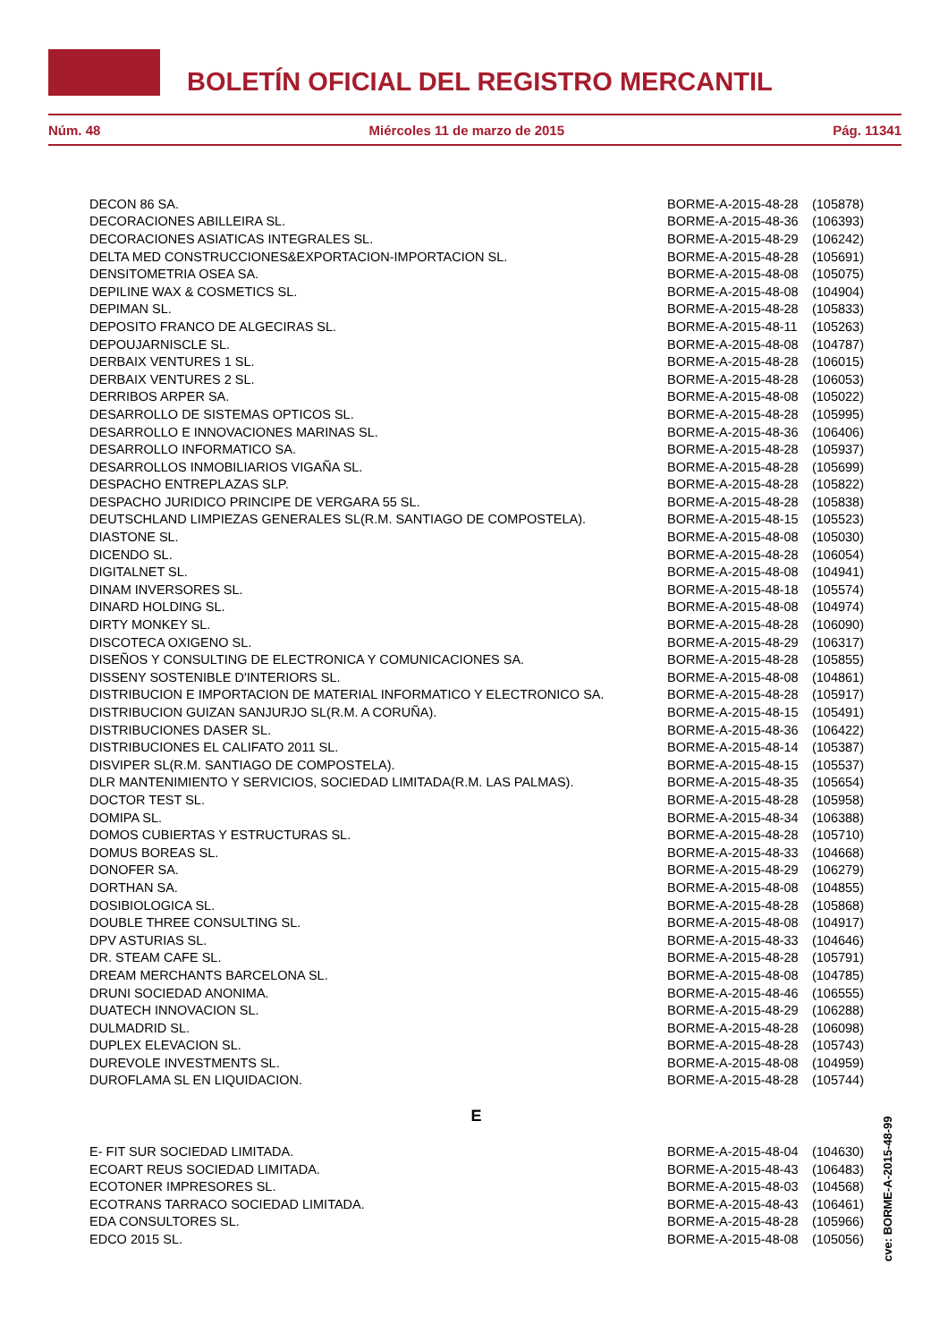BOLETÍN OFICIAL DEL REGISTRO MERCANTIL
Núm. 48 Miércoles 11 de marzo de 2015 Pág. 11341
| DECON 86 SA. | BORME-A-2015-48-28 | (105878) |
| DECORACIONES ABILLEIRA SL. | BORME-A-2015-48-36 | (106393) |
| DECORACIONES ASIATICAS INTEGRALES SL. | BORME-A-2015-48-29 | (106242) |
| DELTA MED CONSTRUCCIONES&EXPORTACION-IMPORTACION SL. | BORME-A-2015-48-28 | (105691) |
| DENSITOMETRIA OSEA SA. | BORME-A-2015-48-08 | (105075) |
| DEPILINE WAX & COSMETICS SL. | BORME-A-2015-48-08 | (104904) |
| DEPIMAN SL. | BORME-A-2015-48-28 | (105833) |
| DEPOSITO FRANCO DE ALGECIRAS SL. | BORME-A-2015-48-11 | (105263) |
| DEPOUJARNISCLE SL. | BORME-A-2015-48-08 | (104787) |
| DERBAIX VENTURES 1 SL. | BORME-A-2015-48-28 | (106015) |
| DERBAIX VENTURES 2 SL. | BORME-A-2015-48-28 | (106053) |
| DERRIBOS ARPER SA. | BORME-A-2015-48-08 | (105022) |
| DESARROLLO DE SISTEMAS OPTICOS SL. | BORME-A-2015-48-28 | (105995) |
| DESARROLLO E INNOVACIONES MARINAS SL. | BORME-A-2015-48-36 | (106406) |
| DESARROLLO INFORMATICO SA. | BORME-A-2015-48-28 | (105937) |
| DESARROLLOS INMOBILIARIOS VIGAÑA SL. | BORME-A-2015-48-28 | (105699) |
| DESPACHO ENTREPLAZAS SLP. | BORME-A-2015-48-28 | (105822) |
| DESPACHO JURIDICO PRINCIPE DE VERGARA 55 SL. | BORME-A-2015-48-28 | (105838) |
| DEUTSCHLAND LIMPIEZAS GENERALES SL(R.M. SANTIAGO DE COMPOSTELA). | BORME-A-2015-48-15 | (105523) |
| DIASTONE SL. | BORME-A-2015-48-08 | (105030) |
| DICENDO SL. | BORME-A-2015-48-28 | (106054) |
| DIGITALNET SL. | BORME-A-2015-48-08 | (104941) |
| DINAM INVERSORES SL. | BORME-A-2015-48-18 | (105574) |
| DINARD HOLDING SL. | BORME-A-2015-48-08 | (104974) |
| DIRTY MONKEY SL. | BORME-A-2015-48-28 | (106090) |
| DISCOTECA OXIGENO SL. | BORME-A-2015-48-29 | (106317) |
| DISEÑOS Y CONSULTING DE ELECTRONICA Y COMUNICACIONES SA. | BORME-A-2015-48-28 | (105855) |
| DISSENY SOSTENIBLE D'INTERIORS SL. | BORME-A-2015-48-08 | (104861) |
| DISTRIBUCION E IMPORTACION DE MATERIAL INFORMATICO Y ELECTRONICO SA. | BORME-A-2015-48-28 | (105917) |
| DISTRIBUCION GUIZAN SANJURJO SL(R.M. A CORUÑA). | BORME-A-2015-48-15 | (105491) |
| DISTRIBUCIONES DASER SL. | BORME-A-2015-48-36 | (106422) |
| DISTRIBUCIONES EL CALIFATO 2011 SL. | BORME-A-2015-48-14 | (105387) |
| DISVIPER SL(R.M. SANTIAGO DE COMPOSTELA). | BORME-A-2015-48-15 | (105537) |
| DLR MANTENIMIENTO Y SERVICIOS, SOCIEDAD LIMITADA(R.M. LAS PALMAS). | BORME-A-2015-48-35 | (105654) |
| DOCTOR TEST SL. | BORME-A-2015-48-28 | (105958) |
| DOMIPA SL. | BORME-A-2015-48-34 | (106388) |
| DOMOS CUBIERTAS Y ESTRUCTURAS SL. | BORME-A-2015-48-28 | (105710) |
| DOMUS BOREAS SL. | BORME-A-2015-48-33 | (104668) |
| DONOFER SA. | BORME-A-2015-48-29 | (106279) |
| DORTHAN SA. | BORME-A-2015-48-08 | (104855) |
| DOSIBIOLOGICA SL. | BORME-A-2015-48-28 | (105868) |
| DOUBLE THREE CONSULTING SL. | BORME-A-2015-48-08 | (104917) |
| DPV ASTURIAS SL. | BORME-A-2015-48-33 | (104646) |
| DR. STEAM CAFE SL. | BORME-A-2015-48-28 | (105791) |
| DREAM MERCHANTS BARCELONA SL. | BORME-A-2015-48-08 | (104785) |
| DRUNI SOCIEDAD ANONIMA. | BORME-A-2015-48-46 | (106555) |
| DUATECH INNOVACION SL. | BORME-A-2015-48-29 | (106288) |
| DULMADRID SL. | BORME-A-2015-48-28 | (106098) |
| DUPLEX ELEVACION SL. | BORME-A-2015-48-28 | (105743) |
| DUREVOLE INVESTMENTS SL. | BORME-A-2015-48-08 | (104959) |
| DUROFLAMA SL EN LIQUIDACION. | BORME-A-2015-48-28 | (105744) |
| E | | |
| E- FIT SUR SOCIEDAD LIMITADA. | BORME-A-2015-48-04 | (104630) |
| ECOART REUS SOCIEDAD LIMITADA. | BORME-A-2015-48-43 | (106483) |
| ECOTONER IMPRESORES SL. | BORME-A-2015-48-03 | (104568) |
| ECOTRANS TARRACO SOCIEDAD LIMITADA. | BORME-A-2015-48-43 | (106461) |
| EDA CONSULTORES SL. | BORME-A-2015-48-28 | (105966) |
| EDCO 2015 SL. | BORME-A-2015-48-08 | (105056) |
cve: BORME-A-2015-48-99